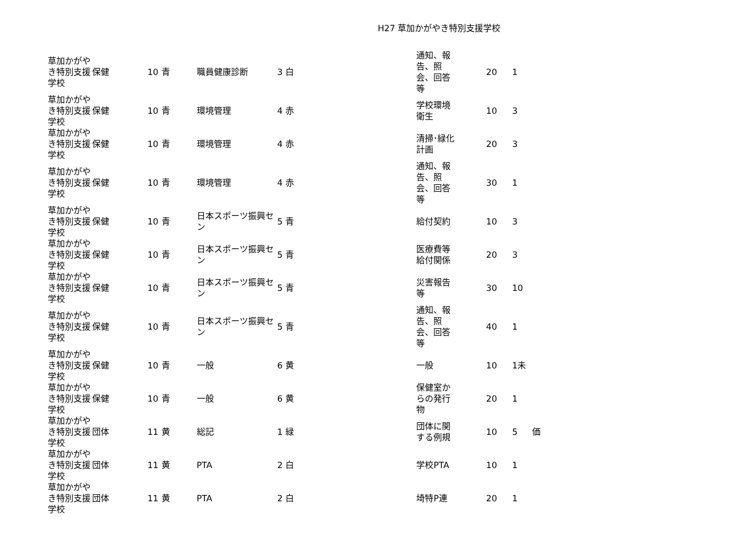H27 草加かがやき特別支援学校
| 草加かがやき特別支援学校 | 保健 | 10 | 青 | 職員健康診断 | 3 | 白 | 通知、報告、照会、回答等 | 20 | 1 | |
| 草加かがやき特別支援学校 | 保健 | 10 | 青 | 環境管理 | 4 | 赤 | 学校環境衛生 | 10 | 3 | |
| 草加かがやき特別支援学校 | 保健 | 10 | 青 | 環境管理 | 4 | 赤 | 清掃･緑化計画 | 20 | 3 | |
| 草加かがやき特別支援学校 | 保健 | 10 | 青 | 環境管理 | 4 | 赤 | 通知、報告、照会、回答等 | 30 | 1 | |
| 草加かがやき特別支援学校 | 保健 | 10 | 青 | 日本スポーツ振興セン | 5 | 青 | 給付契約 | 10 | 3 | |
| 草加かがやき特別支援学校 | 保健 | 10 | 青 | 日本スポーツ振興セン | 5 | 青 | 医療費等給付関係 | 20 | 3 | |
| 草加かがやき特別支援学校 | 保健 | 10 | 青 | 日本スポーツ振興セン | 5 | 青 | 災害報告等 | 30 | 10 | |
| 草加かがやき特別支援学校 | 保健 | 10 | 青 | 日本スポーツ振興セン | 5 | 青 | 通知、報告、照会、回答等 | 40 | 1 | |
| 草加かがやき特別支援学校 | 保健 | 10 | 青 | 一般 | 6 | 黄 | 一般 | 10 | 1未 | |
| 草加かがやき特別支援学校 | 保健 | 10 | 青 | 一般 | 6 | 黄 | 保健室からの発行物 | 20 | 1 | |
| 草加かがやき特別支援学校 | 団体 | 11 | 黄 | 総記 | 1 | 緑 | 団体に関する例規 | 10 | 5 | 価 |
| 草加かがやき特別支援学校 | 団体 | 11 | 黄 | PTA | 2 | 白 | 学校PTA | 10 | 1 | |
| 草加かがやき特別支援学校 | 団体 | 11 | 黄 | PTA | 2 | 白 | 埼特P連 | 20 | 1 | |